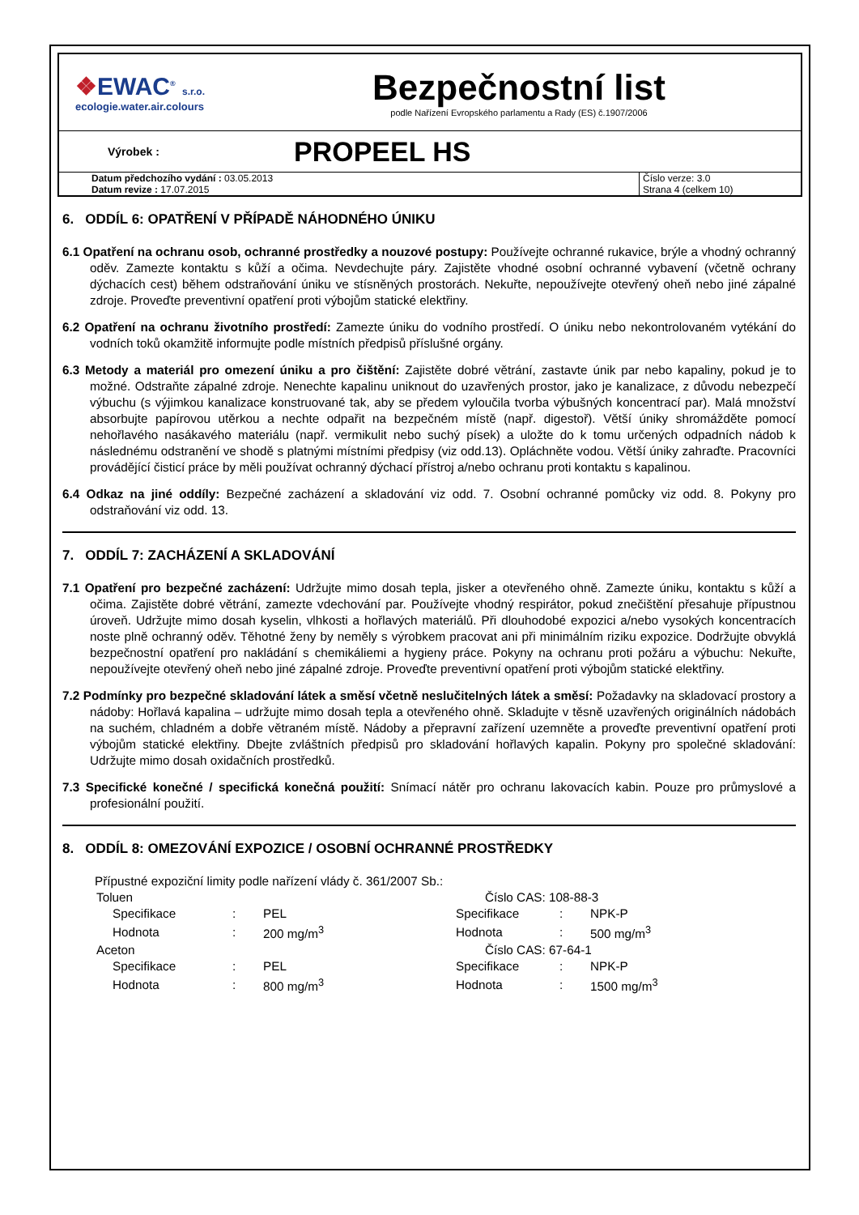❖EWAC<sup>®</sup> s.r.o.
ecologie.water.air.colours
Bezpečnostní list
podle Nařízení Evropského parlamentu a Rady (ES) č.1907/2006
Výrobek :
PROPEEL HS
Datum předchozího vydání : 03.05.2013
Datum revize : 17.07.2015
Číslo verze: 3.0
Strana 4 (celkem 10)
6. ODDÍL 6: OPATŘENÍ V PŘÍPADĚ NÁHODNÉHO ÚNIKU
6.1 Opatření na ochranu osob, ochranné prostředky a nouzové postupy: Používejte ochranné rukavice, brýle a vhodný ochranný oděv. Zamezte kontaktu s kůží a očima. Nevdechujte páry. Zajistěte vhodné osobní ochranné vybavení (včetně ochrany dýchacích cest) během odstraňování úniku ve stísněných prostorách. Nekuřte, nepoužívejte otevřený oheň nebo jiné zápalné zdroje. Proveďte preventivní opatření proti výbojům statické elektřiny.
6.2 Opatření na ochranu životního prostředí: Zamezte úniku do vodního prostředí. O úniku nebo nekontrolovaném vytékání do vodních toků okamžitě informujte podle místních předpisů příslušné orgány.
6.3 Metody a materiál pro omezení úniku a pro čištění: Zajistěte dobré větrání, zastavte únik par nebo kapaliny, pokud je to možné. Odstraňte zápalné zdroje. Nenechte kapalinu uniknout do uzavřených prostor, jako je kanalizace, z důvodu nebezpečí výbuchu (s výjimkou kanalizace konstruované tak, aby se předem vyloučila tvorba výbušných koncentrací par). Malá množství absorbujte papírovou utěrkou a nechte odpařit na bezpečném místě (např. digestoř). Větší úniky shromážděte pomocí nehořlavého nasákavého materiálu (např. vermikulit nebo suchý písek) a uložte do k tomu určených odpadních nádob k následnému odstranění ve shodě s platnými místními předpisy (viz odd.13). Opláchněte vodou. Větší úniky zahraďte. Pracovníci provádějící čisticí práce by měli používat ochranný dýchací přístroj a/nebo ochranu proti kontaktu s kapalinou.
6.4 Odkaz na jiné oddíly: Bezpečné zacházení a skladování viz odd. 7. Osobní ochranné pomůcky viz odd. 8. Pokyny pro odstraňování viz odd. 13.
7. ODDÍL 7: ZACHÁZENÍ A SKLADOVÁNÍ
7.1 Opatření pro bezpečné zacházení: Udržujte mimo dosah tepla, jisker a otevřeného ohně. Zamezte úniku, kontaktu s kůží a očima. Zajistěte dobré větrání, zamezte vdechování par. Používejte vhodný respirátor, pokud znečištění přesahuje přípustnou úroveň. Udržujte mimo dosah kyselin, vlhkosti a hořlavých materiálů. Při dlouhodobé expozici a/nebo vysokých koncentracích noste plně ochranný oděv. Těhotné ženy by neměly s výrobkem pracovat ani při minimálním riziku expozice. Dodržujte obvyklá bezpečnostní opatření pro nakládání s chemikáliemi a hygieny práce. Pokyny na ochranu proti požáru a výbuchu: Nekuřte, nepoužívejte otevřený oheň nebo jiné zápalné zdroje. Proveďte preventivní opatření proti výbojům statické elektřiny.
7.2 Podmínky pro bezpečné skladování látek a směsí včetně neslučitelných látek a směsí: Požadavky na skladovací prostory a nádoby: Hořlavá kapalina – udržujte mimo dosah tepla a otevřeného ohně. Skladujte v těsně uzavřených originálních nádobách na suchém, chladném a dobře větraném místě. Nádoby a přepravní zařízení uzemněte a proveďte preventivní opatření proti výbojům statické elektřiny. Dbejte zvláštních předpisů pro skladování hořlavých kapalin. Pokyny pro společné skladování: Udržujte mimo dosah oxidačních prostředků.
7.3 Specifické konečné / specifická konečná použití: Snímací nátěr pro ochranu lakovacích kabin. Pouze pro průmyslové a profesionální použití.
8. ODDÍL 8: OMEZOVÁNÍ EXPOZICE / OSOBNÍ OCHRANNÉ PROSTŘEDKY
Přípustné expoziční limity podle nařízení vlády č. 361/2007 Sb.:
| Toluen | | | Číslo CAS: 108-88-3 | | |
| Specifikace | : | PEL | Specifikace | : | NPK-P |
| Hodnota | : | 200 mg/m<sup>3</sup> | Hodnota | : | 500 mg/m<sup>3</sup> |
| Aceton | | | Číslo CAS: 67-64-1 | | |
| Specifikace | : | PEL | Specifikace | : | NPK-P |
| Hodnota | : | 800 mg/m<sup>3</sup> | Hodnota | : | 1500 mg/m<sup>3</sup> |